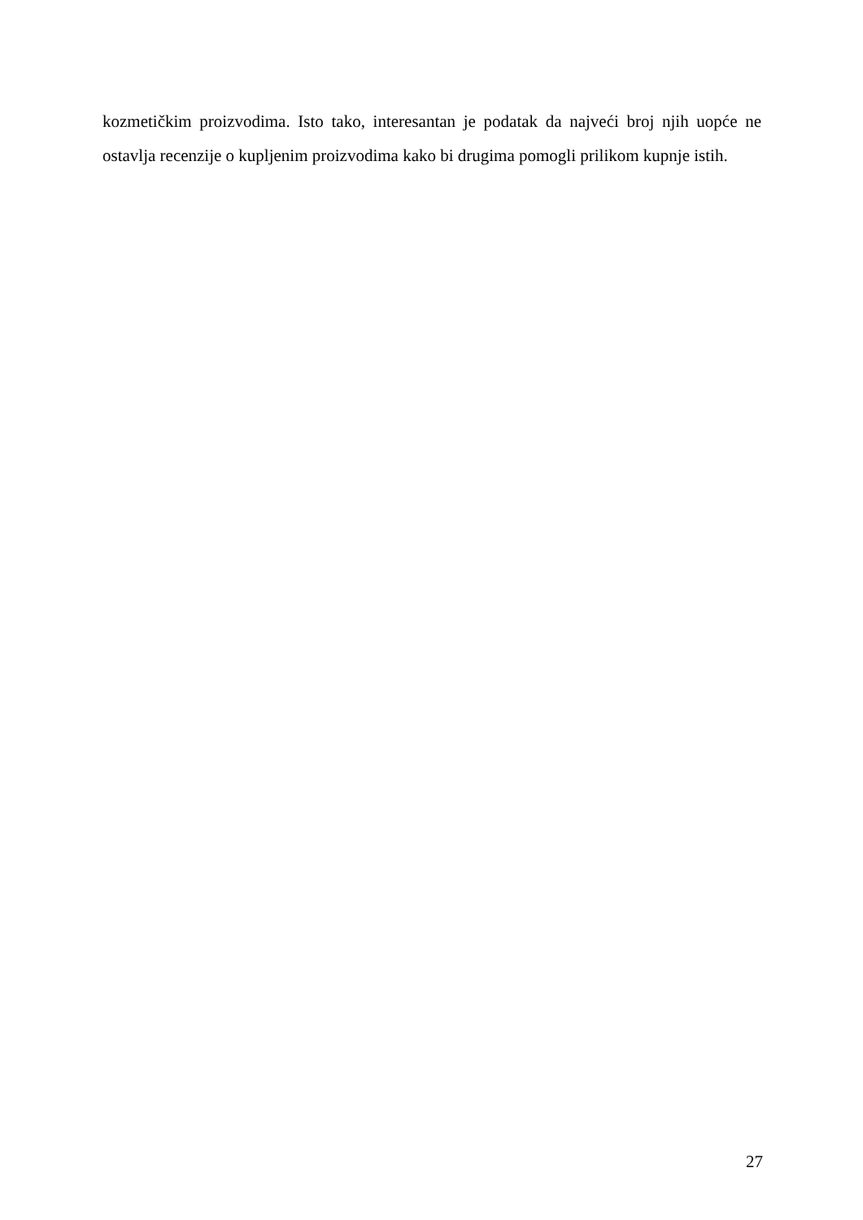kozmetičkim proizvodima. Isto tako, interesantan je podatak da najveći broj njih uopće ne ostavlja recenzije o kupljenim proizvodima kako bi drugima pomogli prilikom kupnje istih.
27